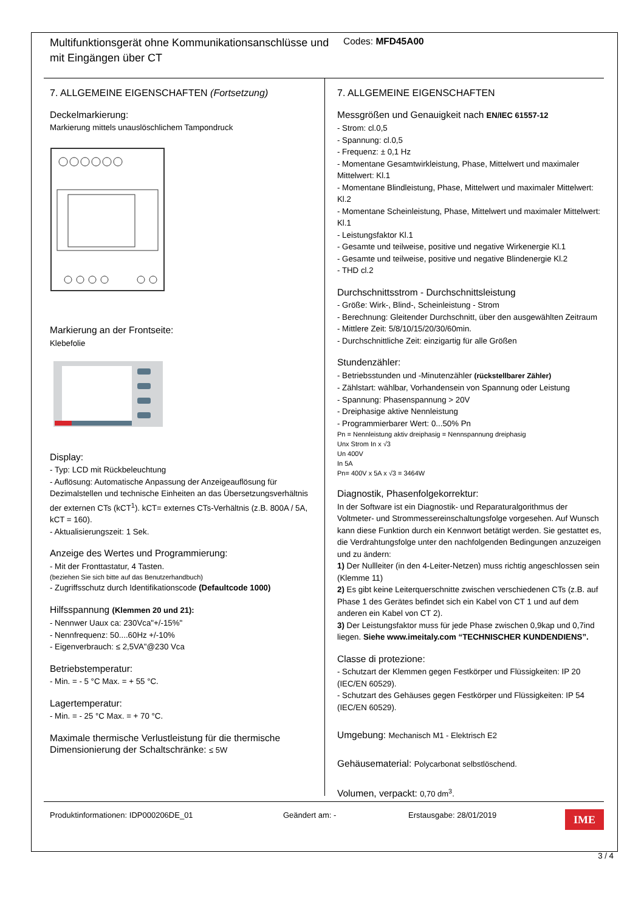Multifunktionsgerät ohne Kommunikationsanschlüsse und mit Eingängen über CT
Codes: MFD45A00
7. ALLGEMEINE EIGENSCHAFTEN (Fortsetzung)
Deckelmarkierung:
Markierung mittels unauslöschlichem Tampondruck
Markierung an der Frontseite:
Klebefolie
Display:
- Typ: LCD mit Rückbeleuchtung
- Auflösung: Automatische Anpassung der Anzeigeauflösung für Dezimalstellen und technische Einheiten an das Übersetzungsverhältnis der externen CTs (kCT<sup>1</sup>). kCT= externes CTs-Verhältnis (z.B. 800A / 5A, kCT = 160).
- Aktualisierungszeit: 1 Sek.
Anzeige des Wertes und Programmierung:
- Mit der Fronttastatur, 4 Tasten.
(beziehen Sie sich bitte auf das Benutzerhandbuch)
- Zugriffsschutz durch Identifikationscode (Defaultcode 1000)
Hilfsspannung (Klemmen 20 und 21):
- Nennwer Uaux ca: 230Vca"+/-15%"
- Nennfrequenz: 50....60Hz +/-10%
- Eigenverbrauch: ≤ 2,5VA"@230 Vca
Betriebstemperatur:
- Min. = - 5 °C Max. = + 55 °C.
Lagertemperatur:
- Min. = - 25 °C Max. = + 70 °C.
Maximale thermische Verlustleistung für die thermische Dimensionierung der Schaltschränke: ≤ 5W
7. ALLGEMEINE EIGENSCHAFTEN
Messgrößen und Genauigkeit nach EN/IEC 61557-12
- Strom: cl.0,5
- Spannung: cl.0,5
- Frequenz: ± 0,1 Hz
- Momentane Gesamtwirkleistung, Phase, Mittelwert und maximaler Mittelwert: Kl.1
- Momentane Blindleistung, Phase, Mittelwert und maximaler Mittelwert: Kl.2
- Momentane Scheinleistung, Phase, Mittelwert und maximaler Mittelwert: Kl.1
- Leistungsfaktor Kl.1
- Gesamte und teilweise, positive und negative Wirkenergie Kl.1
- Gesamte und teilweise, positive und negative Blindenergie Kl.2
- THD cl.2
Durchschnittsstrom - Durchschnittsleistung
- Größe: Wirk-, Blind-, Scheinleistung - Strom
- Berechnung: Gleitender Durchschnitt, über den ausgewählten Zeitraum
- Mittlere Zeit: 5/8/10/15/20/30/60min.
- Durchschnittliche Zeit: einzigartig für alle Größen
Stundenzähler:
- Betriebsstunden und -Minutenzähler (rückstellbarer Zähler)
- Zählstart: wählbar, Vorhandensein von Spannung oder Leistung
- Spannung: Phasenspannung > 20V
- Dreiphasige aktive Nennleistung
- Programmierbarer Wert: 0...50% Pn
Pn = Nennleistung aktiv dreiphasig = Nennspannung dreiphasig
Unx Strom In x √3
Un 400V
In 5A
Pn= 400V x 5A x √3 = 3464W
Diagnostik, Phasenfolgekorrektur:
In der Software ist ein Diagnostik- und Reparaturalgorithmus der Voltmeter- und Strommessereinschaltungsfolge vorgesehen. Auf Wunsch kann diese Funktion durch ein Kennwort betätigt werden. Sie gestattet es, die Verdrahtungsfolge unter den nachfolgenden Bedingungen anzuzeigen und zu ändern:
1) Der Nullleiter (in den 4-Leiter-Netzen) muss richtig angeschlossen sein (Klemme 11)
2) Es gibt keine Leiterquerschnitte zwischen verschiedenen CTs (z.B. auf Phase 1 des Gerätes befindet sich ein Kabel von CT 1 und auf dem anderen ein Kabel von CT 2).
3) Der Leistungsfaktor muss für jede Phase zwischen 0,9kap und 0,7ind liegen. Siehe www.imeitaly.com “TECHNISCHER KUNDENDIENS”.
Classe di protezione:
- Schutzart der Klemmen gegen Festkörper und Flüssigkeiten: IP 20 (IEC/EN 60529).
- Schutzart des Gehäuses gegen Festkörper und Flüssigkeiten: IP 54 (IEC/EN 60529).
Umgebung: Mechanisch M1 - Elektrisch E2
Gehäusematerial: Polycarbonat selbstlöschend.
Volumen, verpackt: 0,70 dm<sup>3</sup>.
Produktinformationen: IDP000206DE_01 Geändert am: - Erstausgabe: 28/01/2019
IME
3 / 4